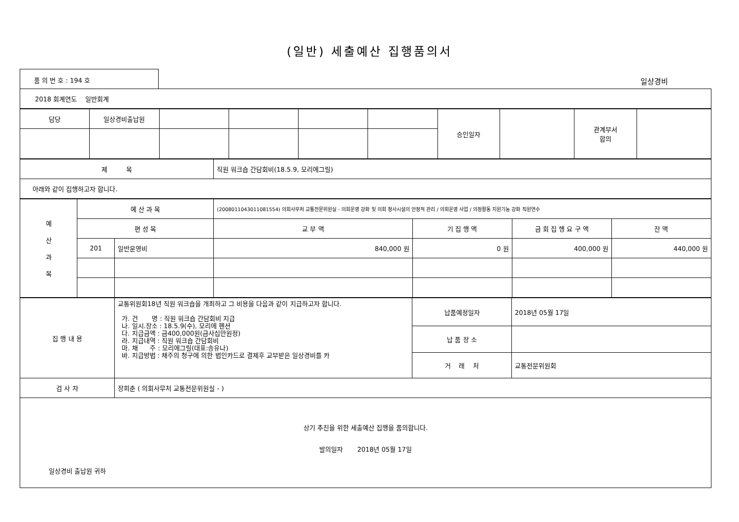(일반) 세출예산 집행품의서
품 의 번 호 : 194 호
일상경비
| 2018 회계연도 일반회계 |
| 담당 | 일상경비출납원 | | | | | 승인일자 | | 관계부서 합의 | |
| 제 목 | 직원 워크숍 간담회비(18.5.9, 모리에그릴) |
| 아래와 같이 집행하고자 합니다. | |
| 예 산 과 목 | 예 산 과 목 | | (2008011043011081554) 의회사무처 교통전문위원실 - 의회운영 강화 및 의회 청사시설의 안정적 관리 / 의회운영 사업 / 의정활동 지원기능 강화 직원연수 | | | |
| | 편 성 목 | | 교 부 액 | 기 집 행 액 | 금 회 집 행 요 구 액 | 잔 액 |
| | 201 | 일반운영비 | 840,000 원 | 0 원 | 400,000 원 | 440,000 원 |
| 집 행 내 용 | 교통위원회18년 직원 워크숍을 개최하고 그 비용을 다음과 같이 지급하고자 합니다. 가. 건 명 : 직원 워크숍 간담회비 지급 나. 일시.장소 : 18.5.9(수), 모리에 펜션 다. 지급금액 : 금400,000원(금사십만원정) 라. 지급내역 : 직원 워크숍 간담회비 마. 채 주 : 모리에그릴(대표:송유나) 바. 지급방법 : 채주의 청구에 의한 법인카드로 결제후 교부받은 일상경비를 카 | 납품예정일자 | 2018년 05월 17일 |
| | | 납 품 장 소 | |
| | | 거 래 처 | 교통전문위원회 |
| 검 사 자 | 장희춘 ( 의회사무처 교통전문위원실 - ) | | |
| 상기 추진을 위한 세출예산 집행을 품의합니다. 발의일자 2018년 05월 17일 일상경비 출납원 귀하 | | | |